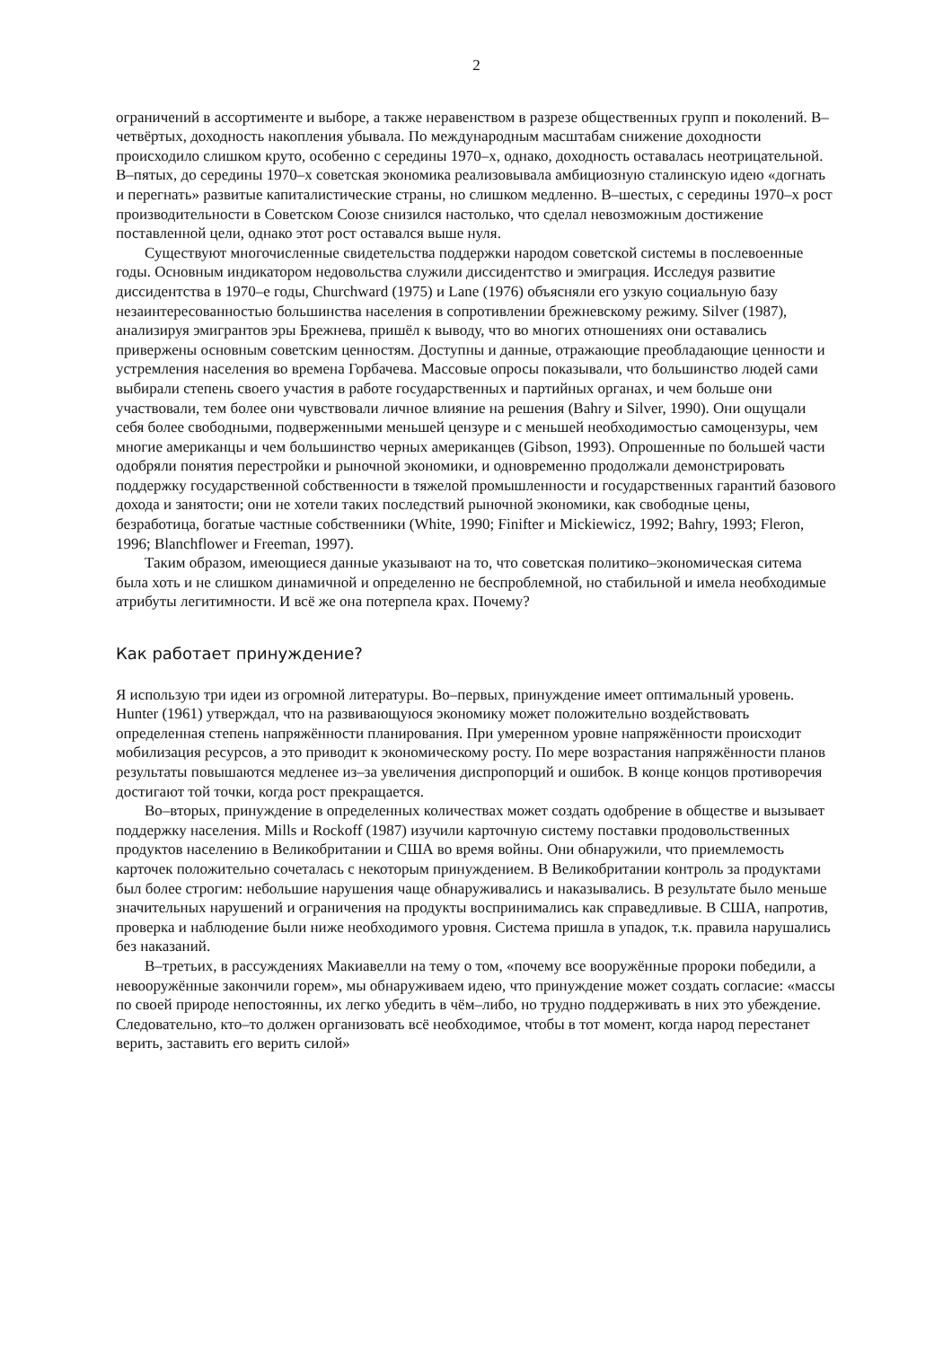2
ограничений в ассортименте и выборе, а также неравенством в разрезе общественных групп и поколений. В–четвёртых, доходность накопления убывала. По международным масштабам снижение доходности происходило слишком круто, особенно с середины 1970–х, однако, доходность оставалась неотрицательной. В–пятых, до середины 1970–х советская экономика реализовывала амбициозную сталинскую идею «догнать и перегнать» развитые капиталистические страны, но слишком медленно. В–шестых, с середины 1970–х рост производительности в Советском Союзе снизился настолько, что сделал невозможным достижение поставленной цели, однако этот рост оставался выше нуля.
Существуют многочисленные свидетельства поддержки народом советской системы в послевоенные годы. Основным индикатором недовольства служили диссидентство и эмиграция. Исследуя развитие диссидентства в 1970–е годы, Churchward (1975) и Lane (1976) объясняли его узкую социальную базу незаинтересованностью большинства населения в сопротивлении брежневскому режиму. Silver (1987), анализируя эмигрантов эры Брежнева, пришёл к выводу, что во многих отношениях они оставались привержены основным советским ценностям. Доступны и данные, отражающие преобладающие ценности и устремления населения во времена Горбачева. Массовые опросы показывали, что большинство людей сами выбирали степень своего участия в работе государственных и партийных органах, и чем больше они участвовали, тем более они чувствовали личное влияние на решения (Bahry и Silver, 1990). Они ощущали себя более свободными, подверженными меньшей цензуре и с меньшей необходимостью самоцензуры, чем многие американцы и чем большинство черных американцев (Gibson, 1993). Опрошенные по большей части одобряли понятия перестройки и рыночной экономики, и одновременно продолжали демонстрировать поддержку государственной собственности в тяжелой промышленности и государственных гарантий базового дохода и занятости; они не хотели таких последствий рыночной экономики, как свободные цены, безработица, богатые частные собственники (White, 1990; Finifter и Mickiewicz, 1992; Bahry, 1993; Fleron, 1996; Blanchflower и Freeman, 1997).
Таким образом, имеющиеся данные указывают на то, что советская политико–экономическая ситема была хоть и не слишком динамичной и определенно не беспроблемной, но стабильной и имела необходимые атрибуты легитимности. И всё же она потерпела крах. Почему?
Как работает принуждение?
Я использую три идеи из огромной литературы. Во–первых, принуждение имеет оптимальный уровень. Hunter (1961) утверждал, что на развивающуюся экономику может положительно воздействовать определенная степень напряжённости планирования. При умеренном уровне напряжённости происходит мобилизация ресурсов, а это приводит к экономическому росту. По мере возрастания напряжённости планов результаты повышаются медленее из–за увеличения диспропорций и ошибок. В конце концов противоречия достигают той точки, когда рост прекращается.
Во–вторых, принуждение в определенных количествах может создать одобрение в обществе и вызывает поддержку населения. Mills и Rockoff (1987) изучили карточную систему поставки продовольственных продуктов населению в Великобритании и США во время войны. Они обнаружили, что приемлемость карточек положительно сочеталась с некоторым принуждением. В Великобритании контроль за продуктами был более строгим: небольшие нарушения чаще обнаруживались и наказывались. В результате было меньше значительных нарушений и ограничения на продукты воспринимались как справедливые. В США, напротив, проверка и наблюдение были ниже необходимого уровня. Система пришла в упадок, т.к. правила нарушались без наказаний.
В–третьих, в рассуждениях Макиавелли на тему о том, «почему все вооружённые пророки победили, а невооружённые закончили горем», мы обнаруживаем идею, что принуждение может создать согласие: «массы по своей природе непостоянны, их легко убедить в чём–либо, но трудно поддерживать в них это убеждение. Следовательно, кто–то должен организовать всё необходимое, чтобы в тот момент, когда народ перестанет верить, заставить его верить силой»